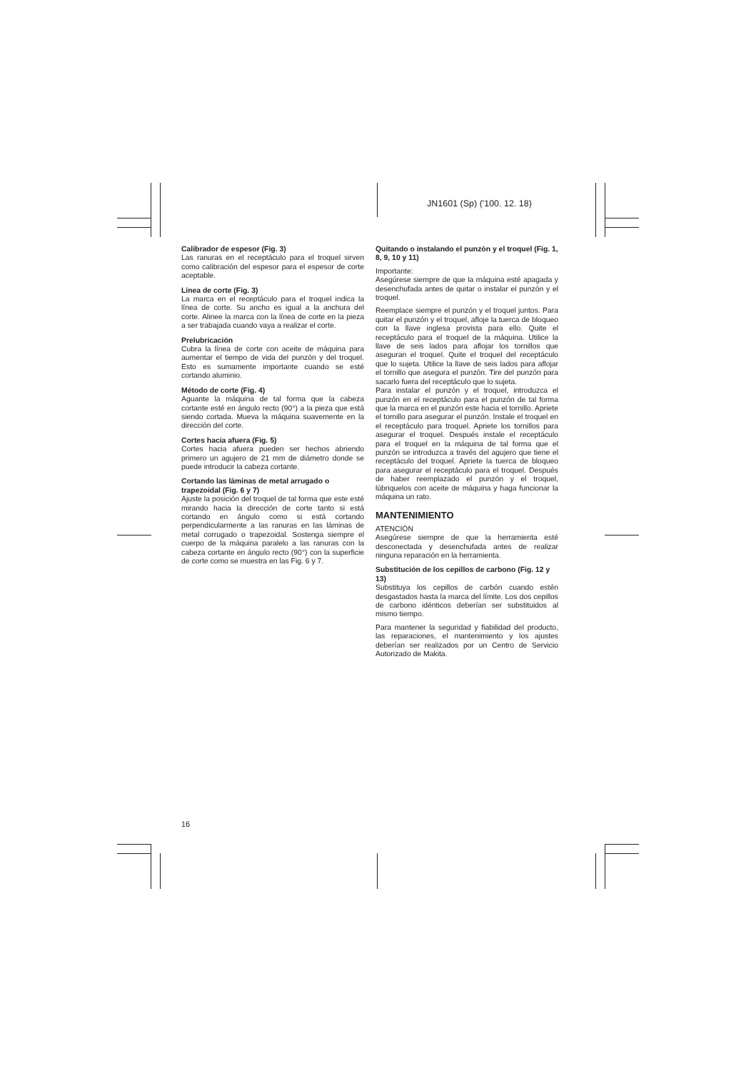JN1601 (Sp) ('100. 12. 18)
Calibrador de espesor (Fig. 3)
Las ranuras en el receptáculo para el troquel sirven como calibración del espesor para el espesor de corte aceptable.
Línea de corte (Fig. 3)
La marca en el receptáculo para el troquel indica la línea de corte. Su ancho es igual a la anchura del corte. Alinee la marca con la línea de corte en la pieza a ser trabajada cuando vaya a realizar el corte.
Prelubricación
Cubra la línea de corte con aceite de máquina para aumentar el tiempo de vida del punzón y del troquel. Esto es sumamente importante cuando se esté cortando aluminio.
Método de corte (Fig. 4)
Aguante la máquina de tal forma que la cabeza cortante esté en ángulo recto (90°) a la pieza que está siendo cortada. Mueva la máquina suavemente en la dirección del corte.
Cortes hacia afuera (Fig. 5)
Cortes hacia afuera pueden ser hechos abriendo primero un agujero de 21 mm de diámetro donde se puede introducir la cabeza cortante.
Cortando las láminas de metal arrugado o trapezoidal (Fig. 6 y 7)
Ajuste la posición del troquel de tal forma que este esté mirando hacia la dirección de corte tanto si está cortando en ángulo como si está cortando perpendicularmente a las ranuras en las láminas de metal corrugado o trapezoidal. Sostenga siempre el cuerpo de la máquina paralelo a las ranuras con la cabeza cortante en ángulo recto (90°) con la superficie de corte como se muestra en las Fig. 6 y 7.
Quitando o instalando el punzón y el troquel (Fig. 1, 8, 9, 10 y 11)
Importante:
Asegúrese siempre de que la máquina esté apagada y desenchufada antes de quitar o instalar el punzón y el troquel.
Reemplace siempre el punzón y el troquel juntos. Para quitar el punzón y el troquel, afloje la tuerca de bloqueo con la llave inglesa provista para ello. Quite el receptáculo para el troquel de la máquina. Utilice la llave de seis lados para aflojar los tornillos que aseguran el troquel. Quite el troquel del receptáculo que lo sujeta. Utilice la llave de seis lados para aflojar el tornillo que asegura el punzón. Tire del punzón para sacarlo fuera del receptáculo que lo sujeta.
Para instalar el punzón y el troquel, introduzca el punzón en el receptáculo para el punzón de tal forma que la marca en el punzón este hacia el tornillo. Apriete el tornillo para asegurar el punzón. Instale el troquel en el receptáculo para troquel. Apriete los tornillos para asegurar el troquel. Después instale el receptáculo para el troquel en la máquina de tal forma que el punzón se introduzca a través del agujero que tiene el receptáculo del troquel. Apriete la tuerca de bloqueo para asegurar el receptáculo para el troquel. Después de haber reemplazado el punzón y el troquel, lúbriquelos con aceite de máquina y haga funcionar la máquina un rato.
MANTENIMIENTO
ATENCIÓN
Asegúrese siempre de que la herramienta esté desconectada y desenchufada antes de realizar ninguna reparación en la herramienta.
Substitución de los cepillos de carbono (Fig. 12 y 13)
Substituya los cepillos de carbón cuando estén desgastados hasta la marca del límite. Los dos cepillos de carbono idénticos deberían ser substituidos al mismo tiempo.
Para mantener la seguridad y fiabilidad del producto, las reparaciones, el mantenimiento y los ajustes deberían ser realizados por un Centro de Servicio Autorizado de Makita.
16